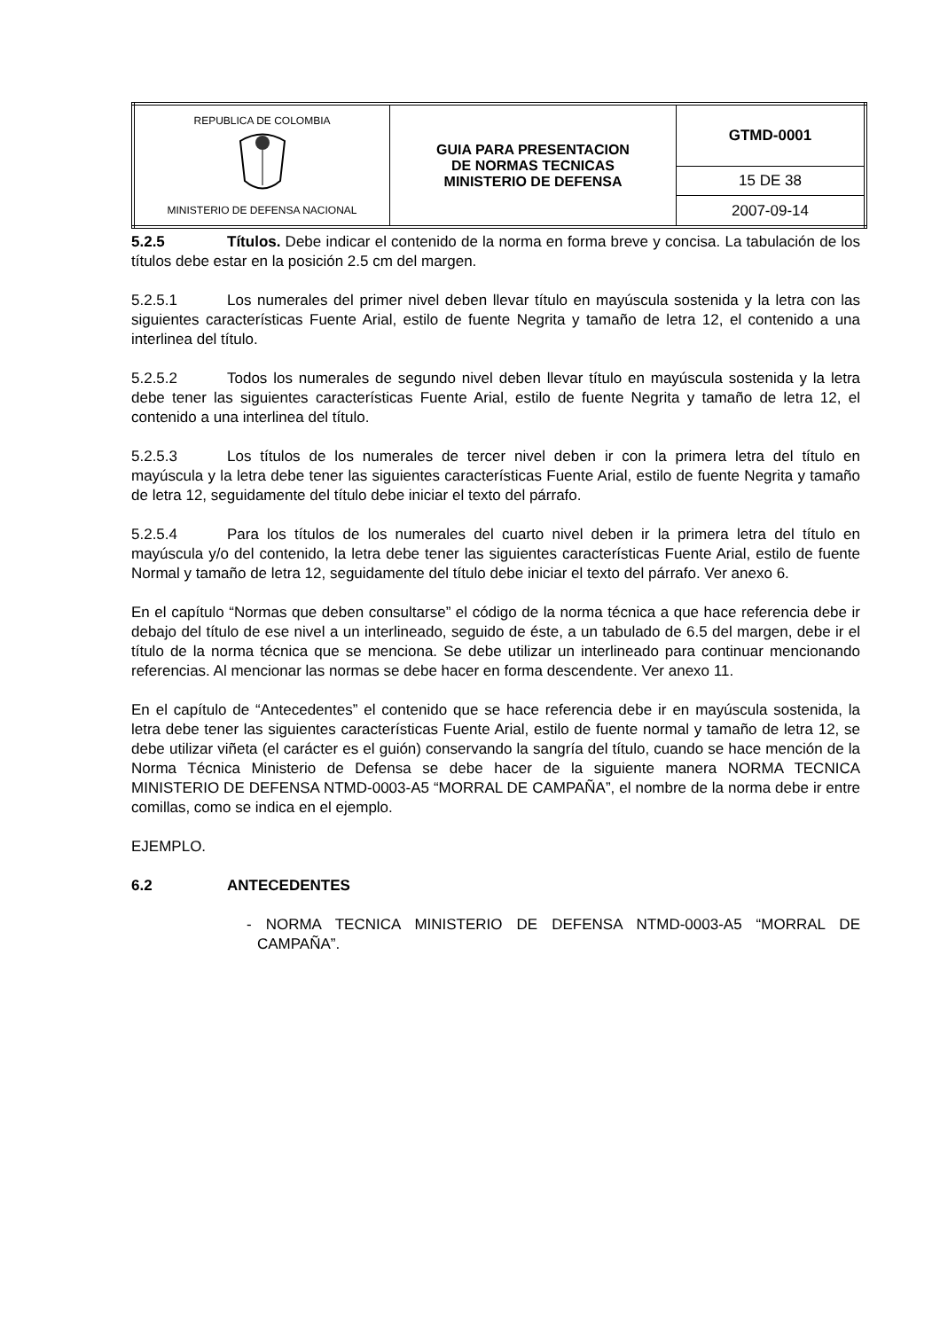| REPUBLICA DE COLOMBIA MINISTERIO DE DEFENSA NACIONAL | GUIA PARA PRESENTACION DE NORMAS TECNICAS MINISTERIO DE DEFENSA | GTMD-0001 |
| | | 15 DE 38 |
| | | 2007-09-14 |
5.2.5 Títulos. Debe indicar el contenido de la norma en forma breve y concisa. La tabulación de los títulos debe estar en la posición 2.5 cm del margen.
5.2.5.1 Los numerales del primer nivel deben llevar título en mayúscula sostenida y la letra con las siguientes características Fuente Arial, estilo de fuente Negrita y tamaño de letra 12, el contenido a una interlinea del título.
5.2.5.2 Todos los numerales de segundo nivel deben llevar título en mayúscula sostenida y la letra debe tener las siguientes características Fuente Arial, estilo de fuente Negrita y tamaño de letra 12, el contenido a una interlinea del título.
5.2.5.3 Los títulos de los numerales de tercer nivel deben ir con la primera letra del título en mayúscula y la letra debe tener las siguientes características Fuente Arial, estilo de fuente Negrita y tamaño de letra 12, seguidamente del título debe iniciar el texto del párrafo.
5.2.5.4 Para los títulos de los numerales del cuarto nivel deben ir la primera letra del título en mayúscula y/o del contenido, la letra debe tener las siguientes características Fuente Arial, estilo de fuente Normal y tamaño de letra 12, seguidamente del título debe iniciar el texto del párrafo. Ver anexo 6.
En el capítulo “Normas que deben consultarse” el código de la norma técnica a que hace referencia debe ir debajo del título de ese nivel a un interlineado, seguido de éste, a un tabulado de 6.5 del margen, debe ir el título de la norma técnica que se menciona. Se debe utilizar un interlineado para continuar mencionando referencias. Al mencionar las normas se debe hacer en forma descendente. Ver anexo 11.
En el capítulo de “Antecedentes” el contenido que se hace referencia debe ir en mayúscula sostenida, la letra debe tener las siguientes características Fuente Arial, estilo de fuente normal y tamaño de letra 12, se debe utilizar viñeta (el carácter es el guión) conservando la sangría del título, cuando se hace mención de la Norma Técnica Ministerio de Defensa se debe hacer de la siguiente manera NORMA TECNICA MINISTERIO DE DEFENSA NTMD-0003-A5 “MORRAL DE CAMPAÑA”, el nombre de la norma debe ir entre comillas, como se indica en el ejemplo.
EJEMPLO.
6.2 ANTECEDENTES
- NORMA TECNICA MINISTERIO DE DEFENSA NTMD-0003-A5 “MORRAL DE CAMPAÑA”.